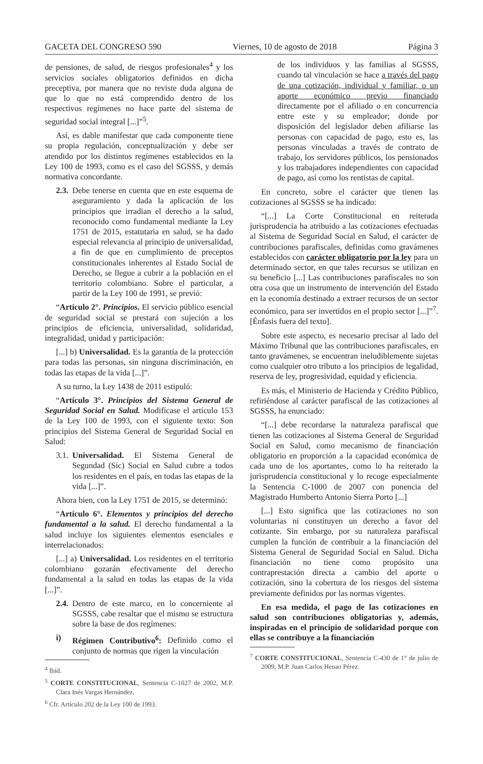GACETA DEL CONGRESO 590 Viernes, 10 de agosto de 2018 Página 3
de pensiones, de salud, de riesgos profesionales<sup>4</sup> y los servicios sociales obligatorios definidos en dicha preceptiva, por manera que no reviste duda alguna de que lo que no está comprendido dentro de los respectivos regímenes no hace parte del sistema de seguridad social integral [...]”<sup>5</sup>.
Así, es dable manifestar que cada componente tiene su propia regulación, conceptualización y debe ser atendido por los distintos regímenes establecidos en la Ley 100 de 1993, como es el caso del SGSSS, y demás normativa concordante.
2.3. Debe tenerse en cuenta que en este esquema de aseguramiento y dada la aplicación de los principios que irradian el derecho a la salud, reconocido como fundamental mediante la Ley 1751 de 2015, estatutaria en salud, se ha dado especial relevancia al principio de universalidad, a fin de que en cumplimiento de preceptos constitucionales inherentes al Estado Social de Derecho, se llegue a cubrir a la población en el territorio colombiano. Sobre el particular, a partir de la Ley 100 de 1991, se previó:
“Artículo 2°. Principios. El servicio público esencial de seguridad social se prestará con sujeción a los principios de eficiencia, universalidad, solidaridad, integralidad, unidad y participación:
[...] b) Universalidad. Es la garantía de la protección para todas las personas, sin ninguna discriminación, en todas las etapas de la vida [...]”.
A su turno, la Ley 1438 de 2011 estipuló:
“Artículo 3°. Principios del Sistema General de Seguridad Social en Salud. Modifícase el artículo 153 de la Ley 100 de 1993, con el siguiente texto: Son principios del Sistema General de Seguridad Social en Salud:
3.1. Universalidad. El Sistema General de Segundad (Sic) Social en Salud cubre a todos los residentes en el país, en todas las etapas de la vida [...]”.
Ahora bien, con la Ley 1751 de 2015, se determinó:
“Artículo 6°. Elementos y principios del derecho fundamental a la salud. El derecho fundamental a la salud incluye los siguientes elementos esenciales e interrelacionados:
[...] a) Universalidad. Los residentes en el territorio colombiano gozarán efectivamente del derecho fundamental a la salud en todas las etapas de la vida [...]”.
2.4. Dentro de este marco, en lo concerniente al SGSSS, cabe resaltar que el mismo se estructura sobre la base de dos regímenes:
i) Régimen Contributivo<sup>6</sup>: Definido como el conjunto de normas que rigen la vinculación
<sup>4</sup> Ibíd.
<sup>5</sup> CORTE CONSTITUCIONAL, Sentencia C-1027 de 2002, M.P. Clara Inés Vargas Hernández.
<sup>6</sup> Cfr. Artículo 202 de la Ley 100 de 1993.
de los individuos y las familias al SGSSS, cuando tal vinculación se hace a través del pago de una cotización, individual y familiar, o un aporte económico previo financiado directamente por el afiliado o en concurrencia entre este y su empleador; donde por disposición del legislador deben afiliarse las personas con capacidad de pago, esto es, las personas vinculadas a través de contrato de trabajo, los servidores públicos, los pensionados y los trabajadores independientes con capacidad de pago, así como los rentistas de capital.
En concreto, sobre el carácter que tienen las cotizaciones al SGSSS se ha indicado:
“[...] La Corte Constitucional en reiterada jurisprudencia ha atribuido a las cotizaciones efectuadas al Sistema de Seguridad Social en Salud, el carácter de contribuciones parafiscales, definidas como gravámenes establecidos con carácter obligatorio por la ley para un determinado sector, en que tales recursos se utilizan en su beneficio [...] Las contribuciones parafiscales no son otra cosa que un instrumento de intervención del Estado en la economía destinado a extraer recursos de un sector económico, para ser invertidos en el propio sector [...]”<sup>7</sup>. [Énfasis fuera del texto].
Sobre este aspecto, es necesario precisar al lado del Máximo Tribunal que las contribuciones parafiscales, en tanto gravámenes, se encuentran ineludiblemente sujetas como cualquier otro tributo a los principios de legalidad, reserva de ley, progresividad, equidad y eficiencia.
Es más, el Ministerio de Hacienda y Crédito Público, refiriéndose al carácter parafiscal de las cotizaciones al SGSSS, ha enunciado:
“[...] debe recordarse la naturaleza parafiscal que tienen las cotizaciones al Sistema General de Seguridad Social en Salud, como mecanismo de financiación obligatorio en proporción a la capacidad económica de cada uno de los aportantes, como lo ha reiterado la jurisprudencia constitucional y lo recoge especialmente la Sentencia C-1000 de 2007 con ponencia del Magistrado Humberto Antonio Sierra Porto [...]
[...] Esto significa que las cotizaciones no son voluntarias ni constituyen un derecho a favor del cotizante. Sin embargo, por su naturaleza parafiscal cumplen la función de contribuir a la financiación del Sistema General de Seguridad Social en Salud. Dicha financiación no tiene como propósito una contraprestación directa a cambio del aporte o cotización, sino la cobertura de los riesgos del sistema previamente definidos por las normas vigentes.
En esa medida, el pago de las cotizaciones en salud son contribuciones obligatorias y, además, inspiradas en el principio de solidaridad porque con ellas se contribuye a la financiación
<sup>7</sup> CORTE CONSTITUCIONAL, Sentencia C-430 de 1° de julio de 2009, M.P. Juan Carlos Henao Pérez.